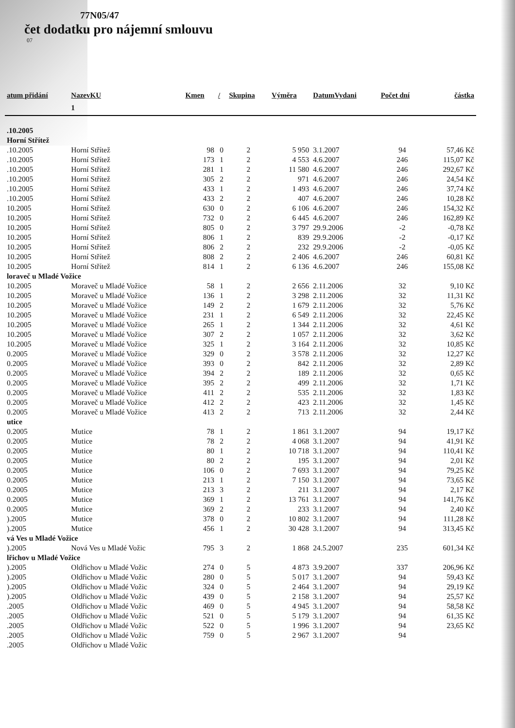77N05/47
čet dodatku pro nájemní smlouvu
07
| atum přidání | NazevKU | Kmen | / | Skupina | Výměra | DatumVydani | Počet dní | částka |
| --- | --- | --- | --- | --- | --- | --- | --- | --- |
| | 1 | | | | | | | |
| .10.2005 | | | | | | | | |
| Horní Střítež | | | | | | | | |
| .10.2005 | Horní Střítež | 98 | 0 | 2 | 5 950 | 3.1.2007 | 94 | 57,46 Kč |
| .10.2005 | Horní Střítež | 173 | 1 | 2 | 4 553 | 4.6.2007 | 246 | 115,07 Kč |
| .10.2005 | Horní Střítež | 281 | 1 | 2 | 11 580 | 4.6.2007 | 246 | 292,67 Kč |
| .10.2005 | Horní Střítež | 305 | 2 | 2 | 971 | 4.6.2007 | 246 | 24,54 Kč |
| .10.2005 | Horní Střítež | 433 | 1 | 2 | 1 493 | 4.6.2007 | 246 | 37,74 Kč |
| .10.2005 | Horní Střítež | 433 | 2 | 2 | 407 | 4.6.2007 | 246 | 10,28 Kč |
| 10.2005 | Horní Střítež | 630 | 0 | 2 | 6 106 | 4.6.2007 | 246 | 154,32 Kč |
| 10.2005 | Horní Střítež | 732 | 0 | 2 | 6 445 | 4.6.2007 | 246 | 162,89 Kč |
| 10.2005 | Horní Střítež | 805 | 0 | 2 | 3 797 | 29.9.2006 | -2 | -0,78 Kč |
| 10.2005 | Horní Střítež | 806 | 1 | 2 | 839 | 29.9.2006 | -2 | -0,17 Kč |
| 10.2005 | Horní Střítež | 806 | 2 | 2 | 232 | 29.9.2006 | -2 | -0,05 Kč |
| 10.2005 | Horní Střítež | 808 | 2 | 2 | 2 406 | 4.6.2007 | 246 | 60,81 Kč |
| 10.2005 | Horní Střítež | 814 | 1 | 2 | 6 136 | 4.6.2007 | 246 | 155,08 Kč |
| loraveč u Mladé Vožice | | | | | | | | |
| 10.2005 | Moraveč u Mladé Vožice | 58 | 1 | 2 | 2 656 | 2.11.2006 | 32 | 9,10 Kč |
| 10.2005 | Moraveč u Mladé Vožice | 136 | 1 | 2 | 3 298 | 2.11.2006 | 32 | 11,31 Kč |
| 10.2005 | Moraveč u Mladé Vožice | 149 | 2 | 2 | 1 679 | 2.11.2006 | 32 | 5,76 Kč |
| 10.2005 | Moraveč u Mladé Vožice | 231 | 1 | 2 | 6 549 | 2.11.2006 | 32 | 22,45 Kč |
| 10.2005 | Moraveč u Mladé Vožice | 265 | 1 | 2 | 1 344 | 2.11.2006 | 32 | 4,61 Kč |
| 10.2005 | Moraveč u Mladé Vožice | 307 | 2 | 2 | 1 057 | 2.11.2006 | 32 | 3,62 Kč |
| 10.2005 | Moraveč u Mladé Vožice | 325 | 1 | 2 | 3 164 | 2.11.2006 | 32 | 10,85 Kč |
| 0.2005 | Moraveč u Mladé Vožice | 329 | 0 | 2 | 3 578 | 2.11.2006 | 32 | 12,27 Kč |
| 0.2005 | Moraveč u Mladé Vožice | 393 | 0 | 2 | 842 | 2.11.2006 | 32 | 2,89 Kč |
| 0.2005 | Moraveč u Mladé Vožice | 394 | 2 | 2 | 189 | 2.11.2006 | 32 | 0,65 Kč |
| 0.2005 | Moraveč u Mladé Vožice | 395 | 2 | 2 | 499 | 2.11.2006 | 32 | 1,71 Kč |
| 0.2005 | Moraveč u Mladé Vožice | 411 | 2 | 2 | 535 | 2.11.2006 | 32 | 1,83 Kč |
| 0.2005 | Moraveč u Mladé Vožice | 412 | 2 | 2 | 423 | 2.11.2006 | 32 | 1,45 Kč |
| 0.2005 | Moraveč u Mladé Vožice | 413 | 2 | 2 | 713 | 2.11.2006 | 32 | 2,44 Kč |
| utice | | | | | | | | |
| 0.2005 | Mutice | 78 | 1 | 2 | 1 861 | 3.1.2007 | 94 | 19,17 Kč |
| 0.2005 | Mutice | 78 | 2 | 2 | 4 068 | 3.1.2007 | 94 | 41,91 Kč |
| 0.2005 | Mutice | 80 | 1 | 2 | 10 718 | 3.1.2007 | 94 | 110,41 Kč |
| 0.2005 | Mutice | 80 | 2 | 2 | 195 | 3.1.2007 | 94 | 2,01 Kč |
| 0.2005 | Mutice | 106 | 0 | 2 | 7 693 | 3.1.2007 | 94 | 79,25 Kč |
| 0.2005 | Mutice | 213 | 1 | 2 | 7 150 | 3.1.2007 | 94 | 73,65 Kč |
| 0.2005 | Mutice | 213 | 3 | 2 | 211 | 3.1.2007 | 94 | 2,17 Kč |
| 0.2005 | Mutice | 369 | 1 | 2 | 13 761 | 3.1.2007 | 94 | 141,76 Kč |
| 0.2005 | Mutice | 369 | 2 | 2 | 233 | 3.1.2007 | 94 | 2,40 Kč |
| ).2005 | Mutice | 378 | 0 | 2 | 10 802 | 3.1.2007 | 94 | 111,28 Kč |
| ).2005 | Mutice | 456 | 1 | 2 | 30 428 | 3.1.2007 | 94 | 313,45 Kč |
| vá Ves u Mladé Vožice | | | | | | | | |
| ).2005 | Nová Ves u Mladé Vožic | 795 | 3 | 2 | 1 868 | 24.5.2007 | 235 | 601,34 Kč |
| lřichov u Mladé Vožice | | | | | | | | |
| ).2005 | Oldřichov u Mladé Vožic | 274 | 0 | 5 | 4 873 | 3.9.2007 | 337 | 206,96 Kč |
| ).2005 | Oldřichov u Mladé Vožic | 280 | 0 | 5 | 5 017 | 3.1.2007 | 94 | 59,43 Kč |
| ).2005 | Oldřichov u Mladé Vožic | 324 | 0 | 5 | 2 464 | 3.1.2007 | 94 | 29,19 Kč |
| ).2005 | Oldřichov u Mladé Vožic | 439 | 0 | 5 | 2 158 | 3.1.2007 | 94 | 25,57 Kč |
| .2005 | Oldřichov u Mladé Vožic | 469 | 0 | 5 | 4 945 | 3.1.2007 | 94 | 58,58 Kč |
| .2005 | Oldřichov u Mladé Vožic | 521 | 0 | 5 | 5 179 | 3.1.2007 | 94 | 61,35 Kč |
| .2005 | Oldřichov u Mladé Vožic | 522 | 0 | 5 | 1 996 | 3.1.2007 | 94 | 23,65 Kč |
| .2005 | Oldřichov u Mladé Vožic | 759 | 0 | 5 | 2 967 | 3.1.2007 | 94 | |
| .2005 | Oldřichov u Mladé Vožic | | | | | | | |